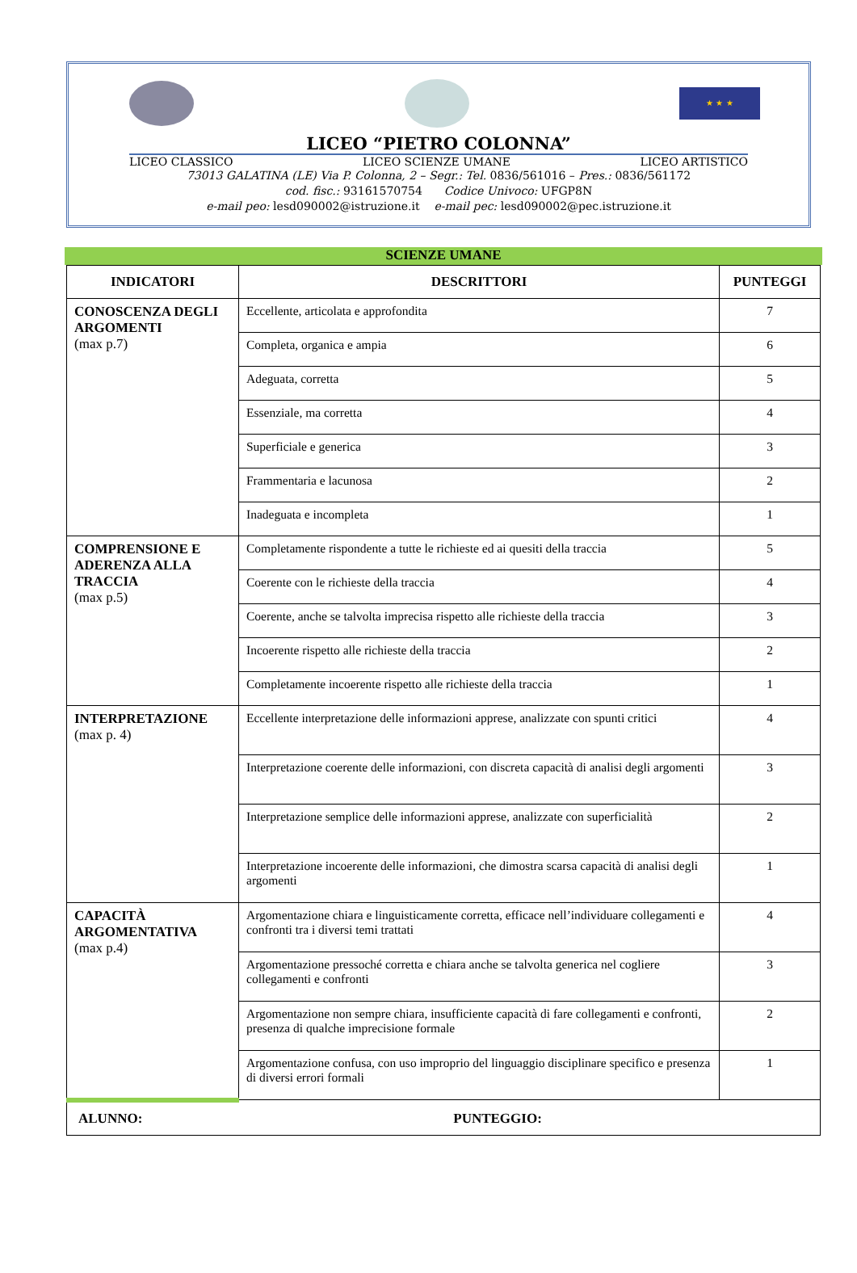★ ★ ★
LICEO “PIETRO COLONNA”
LICEO CLASSICO LICEO SCIENZE UMANE LICEO ARTISTICO
73013 GALATINA (LE) Via P. Colonna, 2 – Segr.: Tel. 0836/561016 – Pres.: 0836/561172
cod. fisc.: 93161570754 Codice Univoco: UFGP8N
e-mail peo: lesd090002@istruzione.it e-mail pec: lesd090002@pec.istruzione.it
SCIENZE UMANE
| INDICATORI | DESCRITTORI | PUNTEGGI |
| --- | --- | --- |
| CONOSCENZA DEGLI ARGOMENTI (max p.7) | Eccellente, articolata e approfondita | 7 |
| | Completa, organica e ampia | 6 |
| | Adeguata, corretta | 5 |
| | Essenziale, ma corretta | 4 |
| | Superficiale e generica | 3 |
| | Frammentaria e lacunosa | 2 |
| | Inadeguata e incompleta | 1 |
| COMPRENSIONE E ADERENZA ALLA TRACCIA (max p.5) | Completamente rispondente a tutte le richieste ed ai quesiti della traccia | 5 |
| | Coerente con le richieste della traccia | 4 |
| | Coerente, anche se talvolta imprecisa rispetto alle richieste della traccia | 3 |
| | Incoerente rispetto alle richieste della traccia | 2 |
| | Completamente incoerente rispetto alle richieste della traccia | 1 |
| INTERPRETAZIONE (max p. 4) | Eccellente interpretazione delle informazioni apprese, analizzate con spunti critici | 4 |
| | Interpretazione coerente delle informazioni, con discreta capacità di analisi degli argomenti | 3 |
| | Interpretazione semplice delle informazioni apprese, analizzate con superficialità | 2 |
| | Interpretazione incoerente delle informazioni, che dimostra scarsa capacità di analisi degli argomenti | 1 |
| CAPACITÀ ARGOMENTATIVA (max p.4) | Argomentazione chiara e linguisticamente corretta, efficace nell’individuare collegamenti e confronti tra i diversi temi trattati | 4 |
| | Argomentazione pressoché corretta e chiara anche se talvolta generica nel cogliere collegamenti e confronti | 3 |
| | Argomentazione non sempre chiara, insufficiente capacità di fare collegamenti e confronti, presenza di qualche imprecisione formale | 2 |
| | Argomentazione confusa, con uso improprio del linguaggio disciplinare specifico e presenza di diversi errori formali | 1 |
| ALUNNO: PUNTEGGIO: | | |